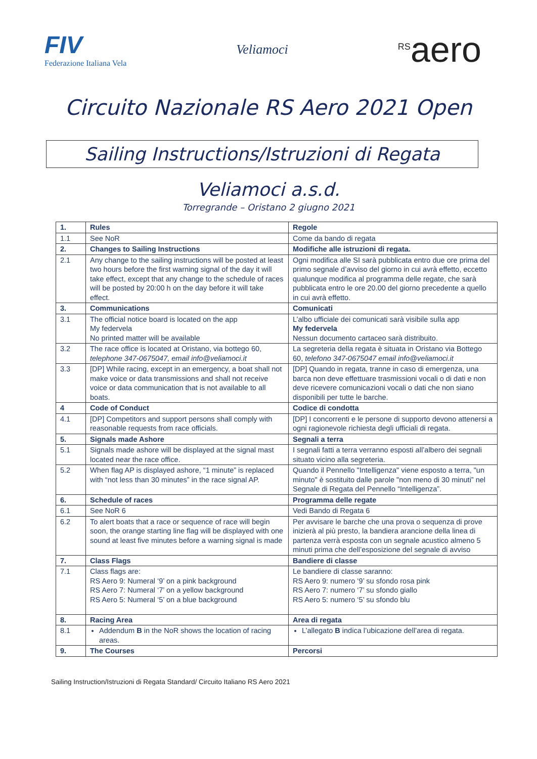FIV
Federazione Italiana Vela
Veliamoci
<sup>RS</sup>aero
Circuito Nazionale RS Aero 2021 Open
Sailing Instructions/Istruzioni di Regata
Veliamoci a.s.d.
Torregrande – Oristano 2 giugno 2021
| 1. | Rules | Regole |
| 1.1 | See NoR | Come da bando di regata |
| 2. | Changes to Sailing Instructions | Modifiche alle istruzioni di regata. |
| 2.1 | Any change to the sailing instructions will be posted at least two hours before the first warning signal of the day it will take effect, except that any change to the schedule of races will be posted by 20:00 h on the day before it will take effect. | Ogni modifica alle SI sarà pubblicata entro due ore prima del primo segnale d’avviso del giorno in cui avrà effetto, eccetto qualunque modifica al programma delle regate, che sarà pubblicata entro le ore 20.00 del giorno precedente a quello in cui avrà effetto. |
| 3. | Communications | Comunicati |
| 3.1 | The official notice board is located on the app My federvela No printed matter will be available | L’albo ufficiale dei comunicati sarà visibile sulla app My federvela Nessun documento cartaceo sarà distribuito. |
| 3.2 | The race office is located at Oristano, via bottego 60, telephone 347-0675047, email info@veliamoci.it | La segreteria della regata è situata in Oristano via Bottego 60, telefono 347-0675047 email info@veliamoci.it |
| 3.3 | [DP] While racing, except in an emergency, a boat shall not make voice or data transmissions and shall not receive voice or data communication that is not available to all boats. | [DP] Quando in regata, tranne in caso di emergenza, una barca non deve effettuare trasmissioni vocali o di dati e non deve ricevere comunicazioni vocali o dati che non siano disponibili per tutte le barche. |
| 4 | Code of Conduct | Codice di condotta |
| 4.1 | [DP] Competitors and support persons shall comply with reasonable requests from race officials. | [DP] I concorrenti e le persone di supporto devono attenersi a ogni ragionevole richiesta degli ufficiali di regata. |
| 5. | Signals made Ashore | Segnali a terra |
| 5.1 | Signals made ashore will be displayed at the signal mast located near the race office. | I segnali fatti a terra verranno esposti all’albero dei segnali situato vicino alla segreteria. |
| 5.2 | When flag AP is displayed ashore, “1 minute” is replaced with “not less than 30 minutes” in the race signal AP. | Quando il Pennello "Intelligenza" viene esposto a terra, "un minuto" è sostituito dalle parole "non meno di 30 minuti” nel Segnale di Regata del Pennello “Intelligenza”. |
| 6. | Schedule of races | Programma delle regate |
| 6.1 | See NoR 6 | Vedi Bando di Regata 6 |
| 6.2 | To alert boats that a race or sequence of race will begin soon, the orange starting line flag will be displayed with one sound at least five minutes before a warning signal is made | Per avvisare le barche che una prova o sequenza di prove inizierà al più presto, la bandiera arancione della linea di partenza verrà esposta con un segnale acustico almeno 5 minuti prima che dell’esposizione del segnale di avviso |
| 7. | Class Flags | Bandiere di classe |
| 7.1 | Class flags are: RS Aero 9: Numeral ‘9’ on a pink background RS Aero 7: Numeral ‘7’ on a yellow background RS Aero 5: Numeral ‘5’ on a blue background | Le bandiere di classe saranno: RS Aero 9: numero ‘9’ su sfondo rosa pink RS Aero 7: numero ‘7’ su sfondo giallo RS Aero 5: numero ‘5’ su sfondo blu |
| 8. | Racing Area | Area di regata |
| 8.1 | Addendum B in the NoR shows the location of racing areas. | L’allegato B indica l’ubicazione dell’area di regata. |
| 9. | The Courses | Percorsi |
Sailing Instruction/Istruzioni di Regata Standard/ Circuito Italiano RS Aero 2021